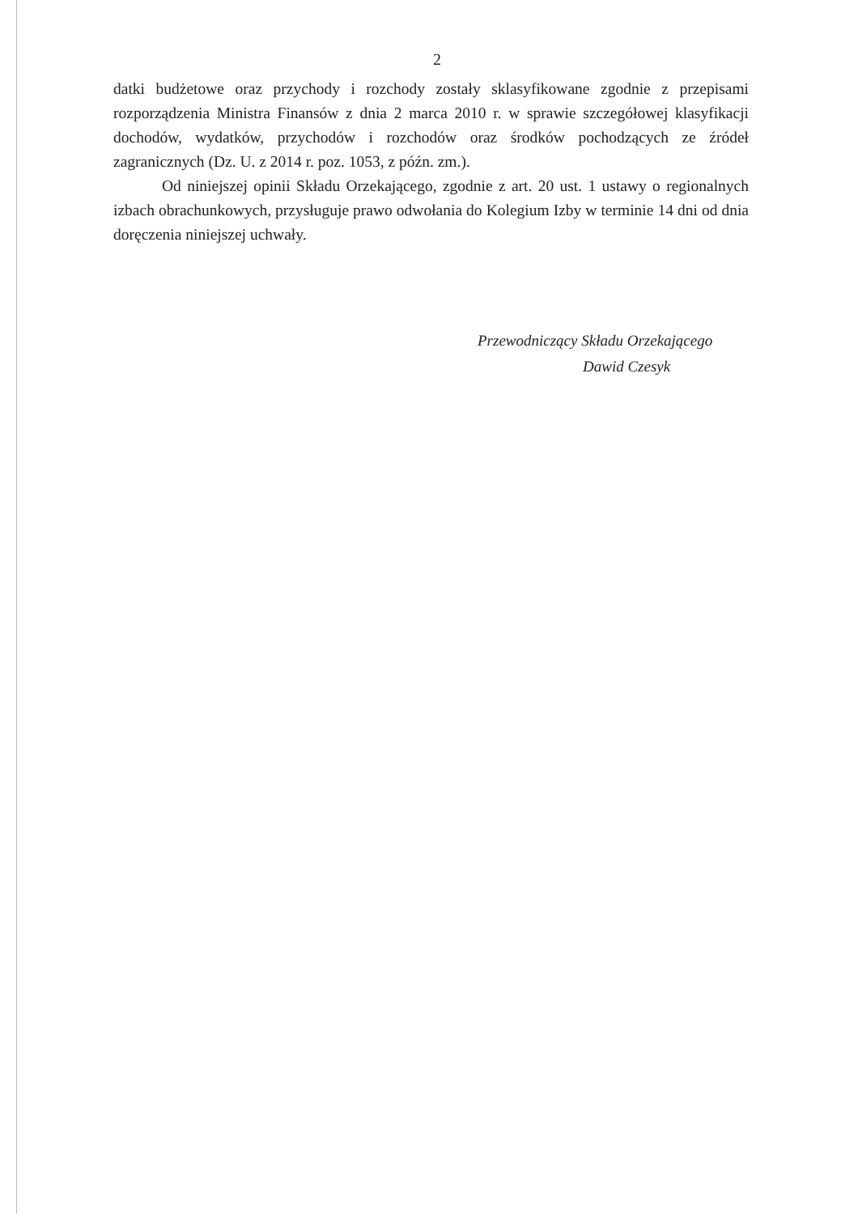2
datki budżetowe oraz przychody i rozchody zostały sklasyfikowane zgodnie z przepisami rozporządzenia Ministra Finansów z dnia 2 marca 2010 r. w sprawie szczegółowej klasyfikacji dochodów, wydatków, przychodów i rozchodów oraz środków pochodzących ze źródeł zagranicznych (Dz. U. z 2014 r. poz. 1053, z późn. zm.).
Od niniejszej opinii Składu Orzekającego, zgodnie z art. 20 ust. 1 ustawy o regionalnych izbach obrachunkowych, przysługuje prawo odwołania do Kolegium Izby w terminie 14 dni od dnia doręczenia niniejszej uchwały.
Przewodniczący Składu Orzekającego
Dawid Czesyk